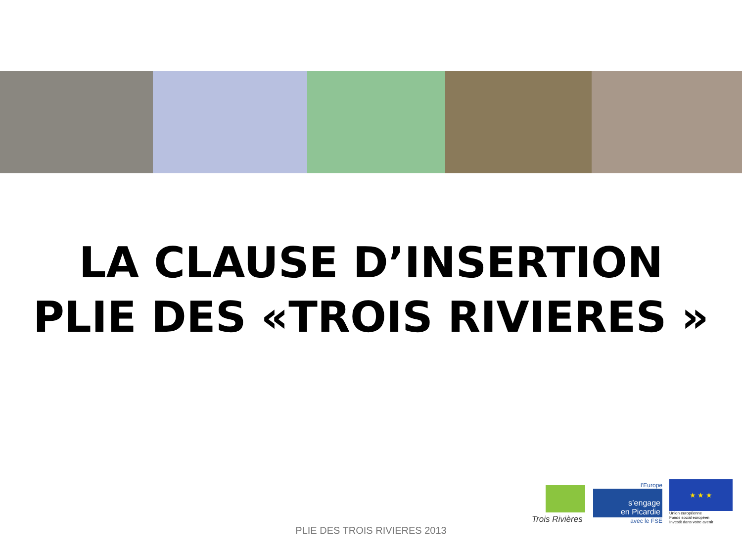LA CLAUSE D’INSERTION
PLIE DES «TROIS RIVIERES »
Trois Rivières
l’Europe
s’engage
en Picardie
avec le FSE
★ ★ ★
Union européenne
Fonds social européen
Investit dans votre avenir
PLIE DES TROIS RIVIERES 2013